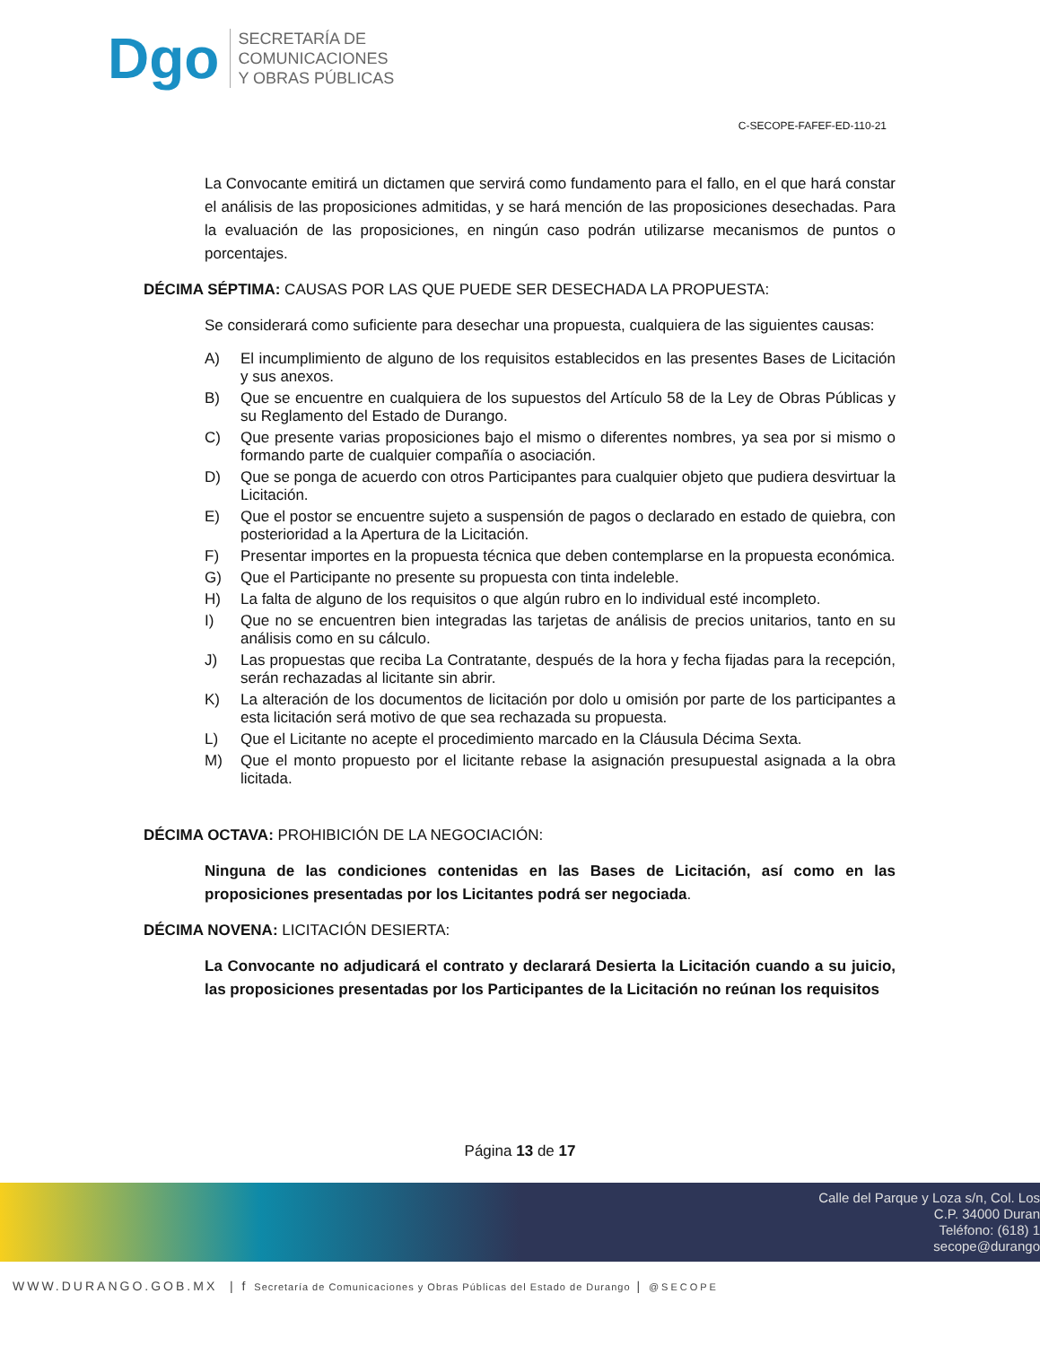Dgo
SECRETARÍA DE
COMUNICACIONES
Y OBRAS PÚBLICAS
C-SECOPE-FAFEF-ED-110-21
La Convocante emitirá un dictamen que servirá como fundamento para el fallo, en el que hará constar el análisis de las proposiciones admitidas, y se hará mención de las proposiciones desechadas. Para la evaluación de las proposiciones, en ningún caso podrán utilizarse mecanismos de puntos o porcentajes.
DÉCIMA SÉPTIMA: CAUSAS POR LAS QUE PUEDE SER DESECHADA LA PROPUESTA:
Se considerará como suficiente para desechar una propuesta, cualquiera de las siguientes causas:
A) El incumplimiento de alguno de los requisitos establecidos en las presentes Bases de Licitación y sus anexos.
B) Que se encuentre en cualquiera de los supuestos del Artículo 58 de la Ley de Obras Públicas y su Reglamento del Estado de Durango.
C) Que presente varias proposiciones bajo el mismo o diferentes nombres, ya sea por si mismo o formando parte de cualquier compañía o asociación.
D) Que se ponga de acuerdo con otros Participantes para cualquier objeto que pudiera desvirtuar la Licitación.
E) Que el postor se encuentre sujeto a suspensión de pagos o declarado en estado de quiebra, con posterioridad a la Apertura de la Licitación.
F) Presentar importes en la propuesta técnica que deben contemplarse en la propuesta económica.
G) Que el Participante no presente su propuesta con tinta indeleble.
H) La falta de alguno de los requisitos o que algún rubro en lo individual esté incompleto.
I) Que no se encuentren bien integradas las tarjetas de análisis de precios unitarios, tanto en su análisis como en su cálculo.
J) Las propuestas que reciba La Contratante, después de la hora y fecha fijadas para la recepción, serán rechazadas al licitante sin abrir.
K) La alteración de los documentos de licitación por dolo u omisión por parte de los participantes a esta licitación será motivo de que sea rechazada su propuesta.
L) Que el Licitante no acepte el procedimiento marcado en la Cláusula Décima Sexta.
M) Que el monto propuesto por el licitante rebase la asignación presupuestal asignada a la obra licitada.
DÉCIMA OCTAVA: PROHIBICIÓN DE LA NEGOCIACIÓN:
Ninguna de las condiciones contenidas en las Bases de Licitación, así como en las proposiciones presentadas por los Licitantes podrá ser negociada.
DÉCIMA NOVENA: LICITACIÓN DESIERTA:
La Convocante no adjudicará el contrato y declarará Desierta la Licitación cuando a su juicio, las proposiciones presentadas por los Participantes de la Licitación no reúnan los requisitos
Página 13 de 17
Calle del Parque y Loza s/n, Col. Los
C.P. 34000 Duran
Teléfono: (618) 1
secope@durango
WWW.DURANGO.GOB.MX | f Secretaría de Comunicaciones y Obras Públicas del Estado de Durango | @SECOPE